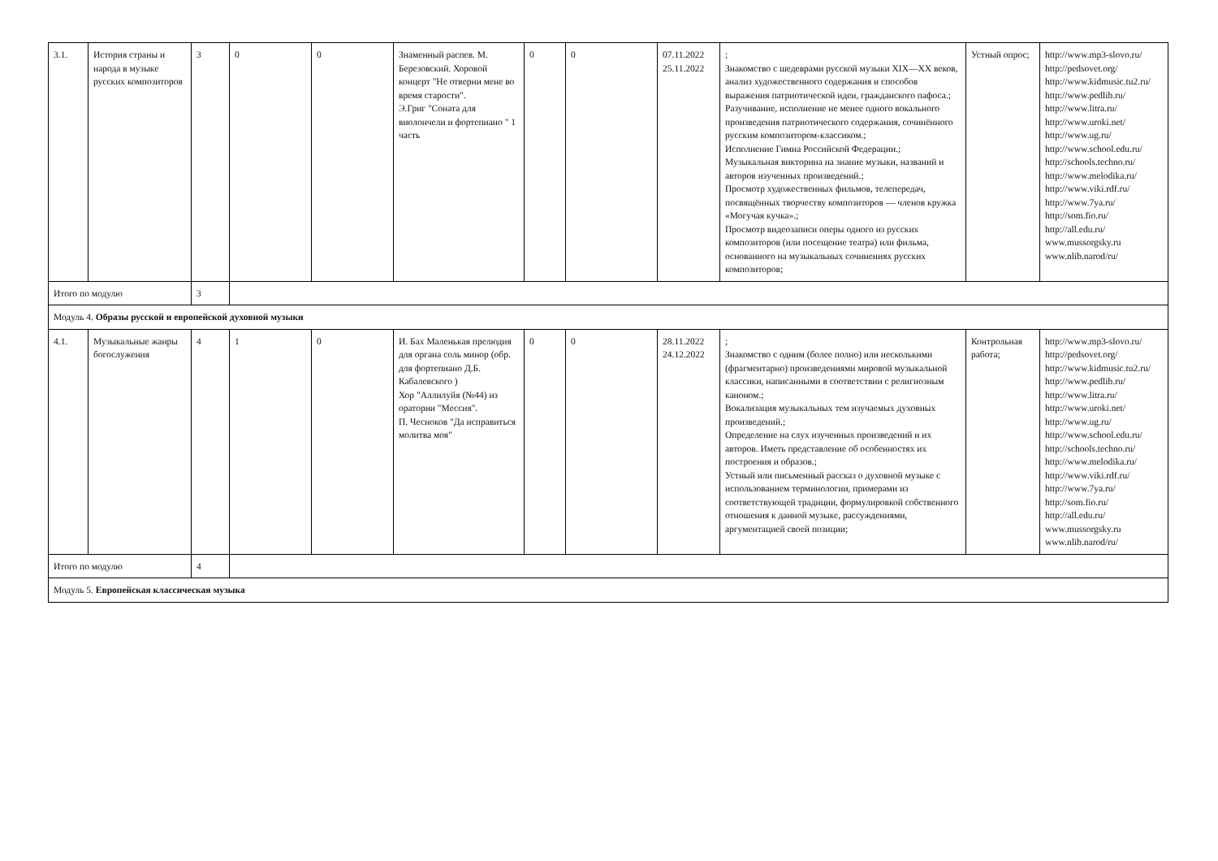| 3.1. | История страны и народа в музыке русских композиторов | 3 | 0 | 0 | Знаменный распев. М. Березовский. Хоровой концерт "Не отверни мене во время старости". Э.Григ "Соната для виолончели и фортепиано " 1 часть | 0 | 0 | 07.11.2022 25.11.2022 | ; Знакомство с шедеврами русской музыки XIX—XX веков, анализ художественного содержания и способов выражения патриотической идеи, гражданского пафоса.; Разучивание, исполнение не менее одного вокального произведения патриотического содержания, сочинённого русским композитором-классиком.; Исполнение Гимна Российской Федерации.; Музыкальная викторина на знание музыки, названий и авторов изученных произведений.; Просмотр художественных фильмов, телепередач, посвящённых творчеству композиторов — членов кружка «Могучая кучка».; Просмотр видеозаписи оперы одного из русских композиторов (или посещение театра) или фильма, основанного на музыкальных сочинениях русских композиторов; | Устный опрос; | http://www.mp3-slovo.ru/ http://pedsovet.org/ http://www.kidmusic.tu2.ru/ http://www.pedlib.ru/ http://www.litra.ru/ http://www.uroki.net/ http://www.ug.ru/ http://www.school.edu.ru/ http://schools.techno.ru/ http://www.melodika.ru/ http://www.viki.rdf.ru/ http://www.7ya.ru/ http://som.fio.ru/ http://all.edu.ru/ www.mussorgsky.ru www.nlib.narod/ru/ |
| Итого по модулю | | 3 | | | | | | | | | |
| Модуль 4. Образы русской и европейской духовной музыки | | | | | | | | | | | |
| 4.1. | Музыкальные жанры богослужения | 4 | 1 | 0 | И. Бах Маленькая прелюдия для органа соль минор (обр. для фортепиано Д.Б. Кабалевского ) Хор "Аллилуйя (№44) из оратории "Мессия". П. Чесноков "Да исправиться молитва моя" | 0 | 0 | 28.11.2022 24.12.2022 | ; Знакомство с одним (более полно) или несколькими (фрагментарно) произведениями мировой музыкальной классики, написанными в соответствии с религиозным каноном.; Вокализация музыкальных тем изучаемых духовных произведений.; Определение на слух изученных произведений и их авторов. Иметь представление об особенностях их построения и образов.; Устный или письменный рассказ о духовной музыке с использованием терминологии, примерами из соответствующей традиции, формулировкой собственного отношения к данной музыке, рассуждениями, аргументацией своей позиции; | Контрольная работа; | http://www.mp3-slovo.ru/ http://pedsovet.org/ http://www.kidmusic.tu2.ru/ http://www.pedlib.ru/ http://www.litra.ru/ http://www.uroki.net/ http://www.ug.ru/ http://www.school.edu.ru/ http://schools.techno.ru/ http://www.melodika.ru/ http://www.viki.rdf.ru/ http://www.7ya.ru/ http://som.fio.ru/ http://all.edu.ru/ www.mussorgsky.ru www.nlib.narod/ru/ |
| Итого по модулю | | 4 | | | | | | | | | |
| Модуль 5. Европейская классическая музыка | | | | | | | | | | | |